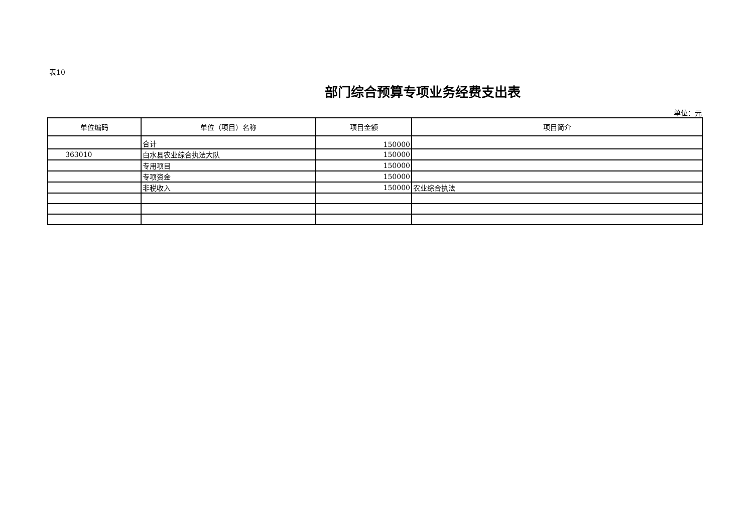表10
部门综合预算专项业务经费支出表
单位：元
| 单位编码 | 单位（项目）名称 | 项目金额 | 项目简介 |
| --- | --- | --- | --- |
| | 合计 | 150000 | |
| 363010 | 白水县农业综合执法大队 | 150000 | |
| | 专用项目 | 150000 | |
| | 专项资金 | 150000 | |
| | 非税收入 | 150000 | 农业综合执法 |